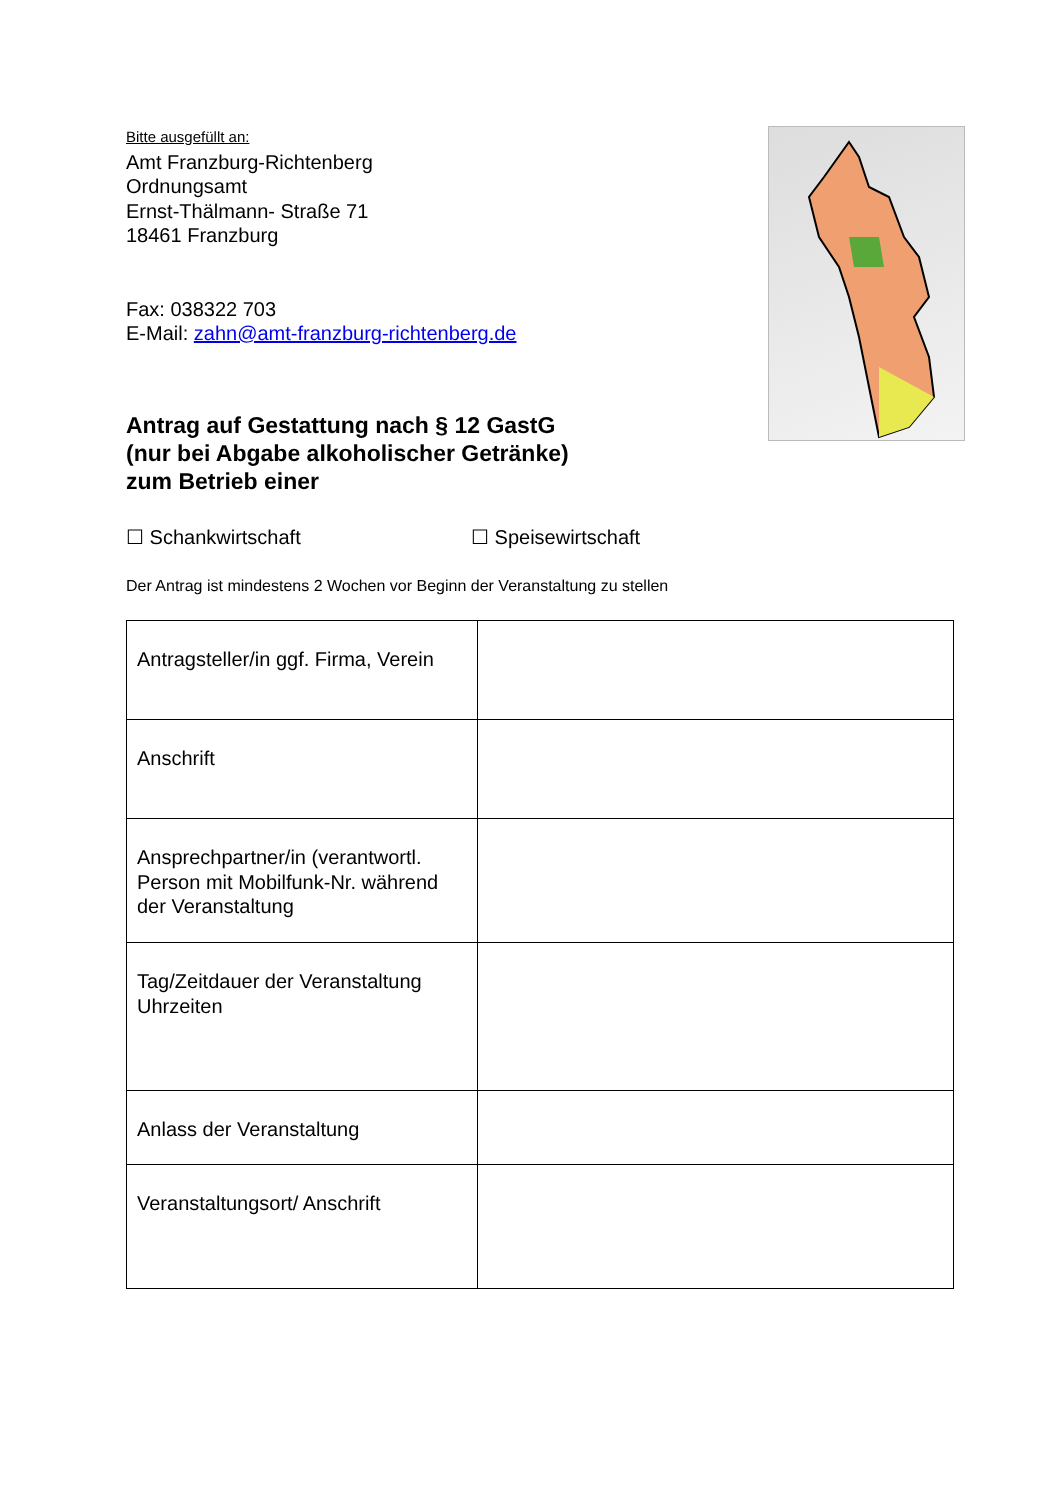Bitte ausgefüllt an:
Amt Franzburg-Richtenberg
Ordnungsamt
Ernst-Thälmann- Straße 71
18461 Franzburg
Fax: 038322 703
E-Mail: zahn@amt-franzburg-richtenberg.de
Antrag auf Gestattung nach § 12 GastG
(nur bei Abgabe alkoholischer Getränke)
zum Betrieb einer
☐ Schankwirtschaft ☐ Speisewirtschaft
Der Antrag ist mindestens 2 Wochen vor Beginn der Veranstaltung zu stellen
| Antragsteller/in ggf. Firma, Verein | |
| Anschrift | |
| Ansprechpartner/in (verantwortl. Person mit Mobilfunk-Nr. während der Veranstaltung | |
| Tag/Zeitdauer der Veranstaltung Uhrzeiten | |
| Anlass der Veranstaltung | |
| Veranstaltungsort/ Anschrift | |